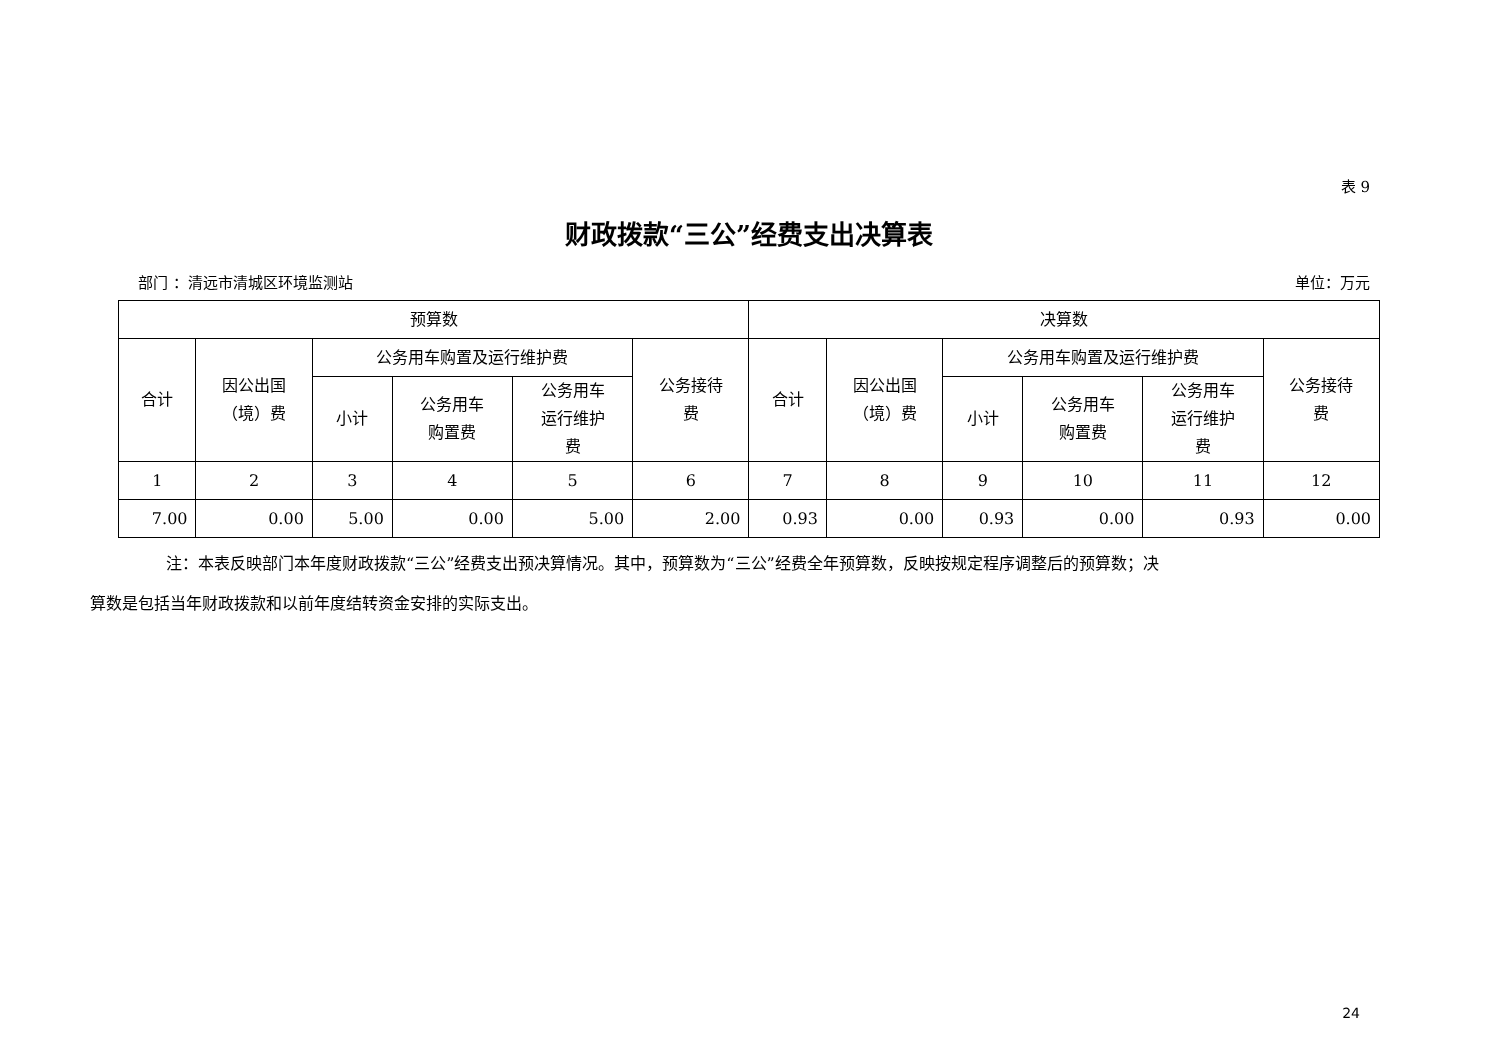表 9
财政拨款“三公”经费支出决算表
部门 ：清远市清城区环境监测站 单位：万元
| 预算数 | | | | | | 决算数 | | | | | |
| --- | --- | --- | --- | --- | --- | --- | --- | --- | --- | --- | --- |
| 合计 | 因公出国 （境）费 | 公务用车购置及运行维护费 | | | 公务接待 费 | 合计 | 因公出国 （境）费 | 公务用车购置及运行维护费 | | | 公务接待 费 |
| | | 小计 | 公务用车 购置费 | 公务用车 运行维护 费 | | | | 小计 | 公务用车 购置费 | 公务用车 运行维护 费 | |
| 1 | 2 | 3 | 4 | 5 | 6 | 7 | 8 | 9 | 10 | 11 | 12 |
| 7.00 | 0.00 | 5.00 | 0.00 | 5.00 | 2.00 | 0.93 | 0.00 | 0.93 | 0.00 | 0.93 | 0.00 |
注：本表反映部门本年度财政拨款“三公”经费支出预决算情况。其中，预算数为“三公”经费全年预算数，反映按规定程序调整后的预算数；决
算数是包括当年财政拨款和以前年度结转资金安排的实际支出。
24